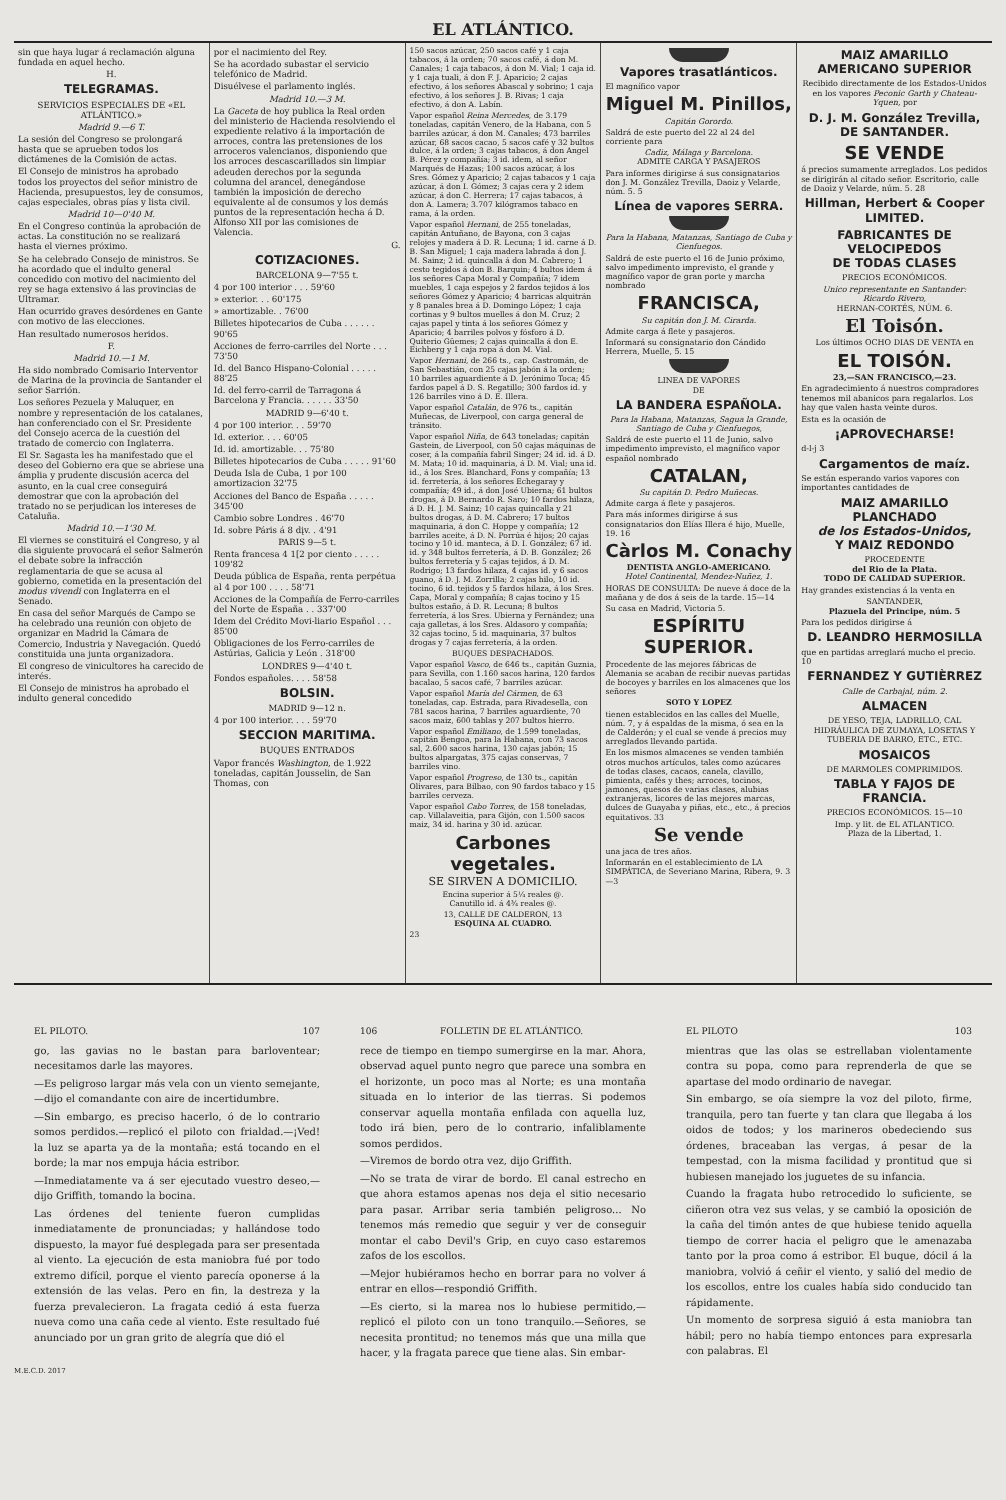EL ATLÁNTICO.
sin que haya lugar á reclamación alguna fundada en aquel hecho.
H.
TELEGRAMAS.
SERVICIOS ESPECIALES DE «EL ATLÁNTICO.»
Madrid 9.—6 T.
La sesión del Congreso se prolongará hasta que se aprueben todos los dictámenes de la Comisión de actas.
El Consejo de ministros ha aprobado todos los proyectos del señor ministro de Hacienda, presupuestos, ley de consumos, cajas especiales, obras pías y lista civil.
Madrid 10—0'40 M.
En el Congreso continúa la aprobación de actas. La constitución no se realizará hasta el viernes próximo.
Se ha celebrado Consejo de ministros. Se ha acordado que el indulto general concedido con motivo del nacimiento del rey se haga extensivo á las provincias de Ultramar.
Han ocurrido graves desórdenes en Gante con motivo de las elecciones.
Han resultado numerosos heridos.
F.
Madrid 10.—1 M.
Ha sido nombrado Comisario Interventor de Marina de la provincia de Santander el señor Sarrión.
Los señores Pezuela y Maluquer, en nombre y representación de los catalanes, han conferenciado con el Sr. Presidente del Consejo acerca de la cuestión del tratado de comercio con Inglaterra.
El Sr. Sagasta les ha manifestado que el deseo del Gobierno era que se abriese una ámplia y prudente discusión acerca del asunto, en la cual cree conseguirá demostrar que con la aprobación del tratado no se perjudican los intereses de Cataluña.
Madrid 10.—1'30 M.
El viernes se constituirá el Congreso, y al dia siguiente provocará el señor Salmerón el debate sobre la infracción reglamentaria de que se acusa al gobierno, cometida en la presentación del modus vivendi con Inglaterra en el Senado.
En casa del señor Marqués de Campo se ha celebrado una reunión con objeto de organizar en Madrid la Cámara de Comercio, Industria y Navegación. Quedó constituida una junta organizadora.
El congreso de vinicultores ha carecido de interés.
El Consejo de ministros ha aprobado el indulto general concedido
por el nacimiento del Rey.
Se ha acordado subastar el servicio telefónico de Madrid.
Disuélvese el parlamento inglés.
Madrid 10.—3 M.
La Gaceta de hoy publica la Real orden del ministerio de Hacienda resolviendo el expediente relativo á la importación de arroces, contra las pretensiones de los arroceros valencianos, disponiendo que los arroces descascarillados sin limpiar adeuden derechos por la segunda columna del arancel, denegándose también la imposición de derecho equivalente al de consumos y los demás puntos de la representación hecha á D. Alfonso XII por las comisiones de Valencia.
G.
COTIZACIONES.
BARCELONA 9—7'55 t.
4 por 100 interior . . . 59'60
» exterior. . . 60'175
» amortizable. . 76'00
Billetes hipotecarios de Cuba . . . . . . 90'65
Acciones de ferro-carriles del Norte . . . 73'50
Id. del Banco Hispano-Colonial . . . . . 88'25
Id. del ferro-carril de Tarragona á Barcelona y Francia. . . . . . 33'50
MADRID 9—6'40 t.
4 por 100 interior. . . 59'70
Id. exterior. . . . 60'05
Id. id. amortizable. . . 75'80
Billetes hipotecarios de Cuba . . . . . 91'60
Deuda Isla de Cuba, 1 por 100 amortizacion 32'75
Acciones del Banco de España . . . . . 345'00
Cambio sobre Londres . 46'70
Id. sobre Páris á 8 dįv. . 4'91
PARIS 9—5 t.
Renta francesa 4 1[2 por ciento . . . . . 109'82
Deuda pública de España, renta perpétua al 4 por 100 . . . . 58'71
Acciones de la Compañía de Ferro-carriles del Norte de España . . 337'00
Idem del Crédito Movi-liario Español . . . 85'00
Obligaciones de los Ferro-carriles de Astúrias, Galicia y León . 318'00
LONDRES 9—4'40 t.
Fondos españoles. . . . 58'58
BOLSIN.
MADRID 9—12 n.
4 por 100 interior. . . . 59'70
SECCION MARITIMA.
BUQUES ENTRADOS
Vapor francés Washington, de 1.922 toneladas, capitán Jousselin, de San Thomas, con
150 sacos azúcar, 250 sacos café y 1 caja tabacos, á la orden; 70 sacos café, á don M. Canales; 1 caja tabacos, á don M. Vial; 1 caja id. y 1 caja tuali, á don F. J. Aparicio; 2 cajas efectivo, á los señores Abascal y sobrino; 1 caja efectivo, á los señores J. B. Rivas; 1 caja efectivo, á don A. Labín.
Vapor español Reina Mercedes, de 3.179 toneladas, capitán Venero, de la Habana, con 5 barriles azúcar, á don M. Canales; 473 barriles azúcar, 68 sacos cacao, 5 sacos café y 32 bultos dulce, á la orden; 3 cajas tabacos, á don Angel B. Pérez y compañía; 3 id. idem, al señor Marqués de Hazas; 100 sacos azúcar, á los Sres. Gómez y Aparicio; 2 cajas tabacos y 1 caja azúcar, á don I. Gómez; 3 cajas cera y 2 idem azúcar, á don C. Herrera; 17 cajas tabacos, á don A. Lamera; 3.707 kilógramos tabaco en rama, á la orden.
Vapor español Hernani, de 255 toneladas, capitán Antuñano, de Bayona, con 3 cajas relojes y madera á D. R. Lecuna; 1 id. carne á D. B. San Miguel; 1 caja madera labrada á don J. M. Sainz; 2 id. quincalla á don M. Cabrero; 1 cesto tegidos á don B. Barquin; 4 bultos idem á los señores Capa Moral y Compañía; 7 idem muebles, 1 caja espejos y 2 fardos tejidos á los señores Gómez y Aparicio; 4 barricas alquitrán y 8 panales brea á D. Domingo López; 1 caja cortinas y 9 bultos muelles á don M. Cruz; 2 cajas papel y tinta á los señores Gómez y Aparicio; 4 barriles polvos y fósforo á D. Quiterio Güemes; 2 cajas quincalla á don E. Eichberg y 1 caja ropa á don M. Vial.
Vapor Hernani, de 266 ts., cap. Castromán, de San Sebastián, con 25 cajas jabón á la orden; 10 barriles aguardiente á D. Jerónimo Toca; 45 fardos papel á D. S. Regatillo; 300 fardos id. y 126 barriles vino á D. E. Illera.
Vapor español Catalán, de 976 ts., capitán Muñecas, de Liverpool, con carga general de tránsito.
Vapor español Niña, de 643 toneladas; capitán Gastein, de Liverpool, con 50 cajas máquinas de coser, á la compañía fabril Singer; 24 id. id. á D. M. Mata; 10 id. maquinaria, á D. M. Vial; una id. id., á los Sres. Blanchard, Fons y compañía; 13 id. ferretería, á los señores Echegaray y compañía; 49 id., á don José Ubierna; 61 bultos drogas, á D. Bernardo R. Saro; 10 fardos hilaza, á D. H. J. M. Sainz; 10 cajas quincalla y 21 bultos drogas, á D. M. Cabrero; 17 bultos maquinaria, á don C. Hoppe y compañía; 12 barriles aceite, á D. N. Porrúa é hijos; 20 cajas tocino y 10 id. manteca, á D. I. González; 67 id. id. y 348 bultos ferretería, á D. B. González; 26 bultos ferretería y 5 cajas tejidos, á D. M. Rodrigo; 13 fardos hilaza, 4 cajas id. y 6 sacos guano, á D. J. M. Zorrilla; 2 cajas hilo, 10 id. tocino, 6 id. tejidos y 5 fardos hilaza, á los Sres. Capa, Moral y compañía; 8 cajas tocino y 15 bultos estaño, á D. R. Lecuna; 8 bultos ferretería, á los Sres. Ubierna y Fernández; una caja galletas, á los Sres. Aldasoro y compañía; 32 cajas tocino, 5 id. maquinaria, 37 bultos drogas y 7 cajas ferretería, á la orden.
BUQUES DESPACHADOS.
Vapor español Vasco, de 646 ts., capitán Guznia, para Sevilla, con 1.160 sacos harina, 120 fardos bacalao, 5 sacos café, 7 barriles azúcar.
Vapor español María del Cármen, de 63 toneladas, cap. Estrada, para Rivadesella, con 781 sacos harina, 7 barriles aguardiente, 70 sacos maiz, 600 tablas y 207 bultos hierro.
Vapor español Emiliano, de 1.599 toneladas, capitán Bengoa, para la Habana, con 73 sacos sal, 2.600 sacos harina, 130 cajas jabón; 15 bultos alpargatas, 375 cajas conservas, 7 barriles vino.
Vapor español Progreso, de 130 ts., capitán Olivares, para Bilbao, con 90 fardos tabaco y 15 barriles cerveza.
Vapor español Cabo Torres, de 158 toneladas, cap. Villalaveitia, para Gijón, con 1.500 sacos maiz, 34 id. harina y 30 id. azúcar.
Carbones vegetales.
SE SIRVEN A DOMICILIO.
Encina superior á 5¼ reales @.
Canutillo id. á 4¾ reales @.
13, CALLE DE CALDERON, 13
ESQUINA AL CUADRO.
23
Vapores trasatlánticos.
El magnífico vapor
Miguel M. Pinillos,
Capitán Gorordo.
Saldrá de este puerto del 22 al 24 del corriente para
Cadiz, Málaga y Barcelona.
ADMITE CARGA Y PASAJEROS
Para informes dirigirse á sus consignatarios don J. M. González Trevilla, Daoiz y Velarde, núm. 5. 5
Línea de vapores SERRA.
Para la Habana, Matanzas, Santiago de Cuba y Cienfuegos.
Saldrá de este puerto el 16 de Junio próximo, salvo impedimento imprevisto, el grande y magnífico vapor de gran porte y marcha nombrado
FRANCISCA,
Su capitán don J. M. Cirarda.
Admite carga á flete y pasajeros.
Informará su consignatario don Cándido Herrera, Muelle, 5. 15
LINEA DE VAPORES
DE
LA BANDERA ESPAÑOLA.
Para la Habana, Matanzas, Sagua la Grande, Santiago de Cuba y Cienfuegos,
Saldrá de este puerto el 11 de Junio, salvo impedimento imprevisto, el magnífico vapor español nombrado
CATALAN,
Su capitán D. Pedro Muñecas.
Admite carga á flete y pasajeros.
Para más informes dirigirse á sus consignatarios don Elías Illera é hijo, Muelle, 19. 16
Càrlos M. Conachy
DENTISTA ANGLO-AMERICANO.
Hotel Continental, Mendez-Nuñez, 1.
HORAS DE CONSULTA: De nueve á doce de la mañana y de dos á seis de la tarde. 15—14
Su casa en Madrid, Victoria 5.
ESPÍRITU SUPERIOR.
Procedente de las mejores fábricas de Alemania se acaban de recibir nuevas partidas de bocoyes y barriles en los almacenes que los señores
SOTO Y LOPEZ
tienen establecidos en las calles del Muelle, núm. 7, y á espaldas de la misma, ó sea en la de Calderón; y el cual se vende á precios muy arreglados llevando partida.
En los mismos almacenes se venden también otros muchos artículos, tales como azúcares de todas clases, cacaos, canela, clavillo, pimienta, cafés y thes; arroces, tocinos, jamones, quesos de varias clases, alubias extranjeras, licores de las mejores marcas, dulces de Guayaba y piñas, etc., etc., á precios equitativos. 33
Se vende
una jaca de tres años.
Informarán en el establecimiento de LA SIMPÁTICA, de Severiano Marina, Ribera, 9. 3—3
MAIZ AMARILLO
AMERICANO SUPERIOR
Recibido directamente de los Estados-Unidos en los vapores Peconic Garth y Chateau-Yquen, por
D. J. M. González Trevilla,
DE SANTANDER.
SE VENDE
á precios sumamente arreglados. Los pedidos se dirigirán al citado señor. Escritorio, calle de Daoiz y Velarde, núm. 5. 28
Hillman, Herbert & Cooper
LIMITED.
FABRICANTES DE VELOCIPEDOS
DE TODAS CLASES
PRECIOS ECONÓMICOS.
Unico representante en Santander:
Ricardo Rivero,
HERNAN-CORTÉS, NÚM. 6.
El Toisón.
Los últimos OCHO DIAS DE VENTA en
EL TOISÓN.
23,—SAN FRANCISCO,—23.
En agradecimiento á nuestros compradores tenemos mil abanicos para regalarlos. Los hay que valen hasta veinte duros.
Esta es la ocasión de
¡APROVECHARSE!
d-l-j 3
Cargamentos de maíz.
Se están esperando varios vapores con importantes cantidades de
MAIZ AMARILLO PLANCHADO
de los Estados-Unidos,
Y MAIZ REDONDO
PROCEDENTE
del Rio de la Plata.
TODO DE CALIDAD SUPERIOR.
Hay grandes existencias á la venta en
SANTANDER,
Plazuela del Principe, núm. 5
Para los pedidos dirigirse á
D. LEANDRO HERMOSILLA
que en partidas arreglará mucho el precio. 10
FERNANDEZ Y GUTIÈRREZ
Calle de Carbajal, núm. 2.
ALMACEN
DE YESO, TEJA, LADRILLO, CAL HIDRÁULICA DE ZUMAYA, LOSETAS Y TUBERIA DE BARRO, ETC., ETC.
MOSAICOS
DE MARMOLES COMPRIMIDOS.
TABLA Y FAJOS DE FRANCIA.
PRECIOS ECONÓMICOS. 15—10
Imp. y lit. de EL ATLANTICO.
Plaza de la Libertad, 1.
EL PILOTO. 107
go, las gavias no le bastan para barloventear; necesitamos darle las mayores.
—Es peligroso largar más vela con un viento semejante,—dijo el comandante con aire de incertidumbre.
—Sin embargo, es preciso hacerlo, ó de lo contrario somos perdidos.—replicó el piloto con frialdad.—¡Ved! la luz se aparta ya de la montaña; está tocando en el borde; la mar nos empuja hácia estribor.
—Inmediatamente va á ser ejecutado vuestro deseo,—dijo Griffith, tomando la bocina.
Las órdenes del teniente fueron cumplidas inmediatamente de pronunciadas; y hallándose todo dispuesto, la mayor fué desplegada para ser presentada al viento. La ejecución de esta maniobra fué por todo extremo difícil, porque el viento parecía oponerse á la extensión de las velas. Pero en fin, la destreza y la fuerza prevalecieron. La fragata cedió á esta fuerza nueva como una caña cede al viento. Este resultado fué anunciado por un gran grito de alegría que dió el
106 FOLLETIN DE EL ATLÁNTICO.
rece de tiempo en tiempo sumergirse en la mar. Ahora, observad aquel punto negro que parece una sombra en el horizonte, un poco mas al Norte; es una montaña situada en lo interior de las tierras. Si podemos conservar aquella montaña enfilada con aquella luz, todo irá bien, pero de lo contrario, infaliblamente somos perdidos.
—Viremos de bordo otra vez, dijo Griffith.
—No se trata de virar de bordo. El canal estrecho en que ahora estamos apenas nos deja el sitio necesario para pasar. Arribar seria también peligroso... No tenemos más remedio que seguir y ver de conseguir montar el cabo Devil's Grip, en cuyo caso estaremos zafos de los escollos.
—Mejor hubiéramos hecho en borrar para no volver á entrar en ellos—respondió Griffith.
—Es cierto, si la marea nos lo hubiese permitido,—replicó el piloto con un tono tranquilo.—Señores, se necesita prontitud; no tenemos más que una milla que hacer, y la fragata parece que tiene alas. Sin embar-
EL PILOTO 103
mientras que las olas se estrellaban violentamente contra su popa, como para reprenderla de que se apartase del modo ordinario de navegar.
Sin embargo, se oía siempre la voz del piloto, firme, tranquila, pero tan fuerte y tan clara que llegaba á los oidos de todos; y los marineros obedeciendo sus órdenes, braceaban las vergas, á pesar de la tempestad, con la misma facilidad y prontitud que si hubiesen manejado los juguetes de su infancia.
Cuando la fragata hubo retrocedido lo suficiente, se ciñeron otra vez sus velas, y se cambió la oposición de la caña del timón antes de que hubiese tenido aquella tiempo de correr hacia el peligro que le amenazaba tanto por la proa como á estribor. El buque, dócil á la maniobra, volvió á ceñir el viento, y salió del medio de los escollos, entre los cuales había sido conducido tan rápidamente.
Un momento de sorpresa siguió á esta maniobra tan hábil; pero no había tiempo entonces para expresarla con palabras. El
M.E.C.D. 2017